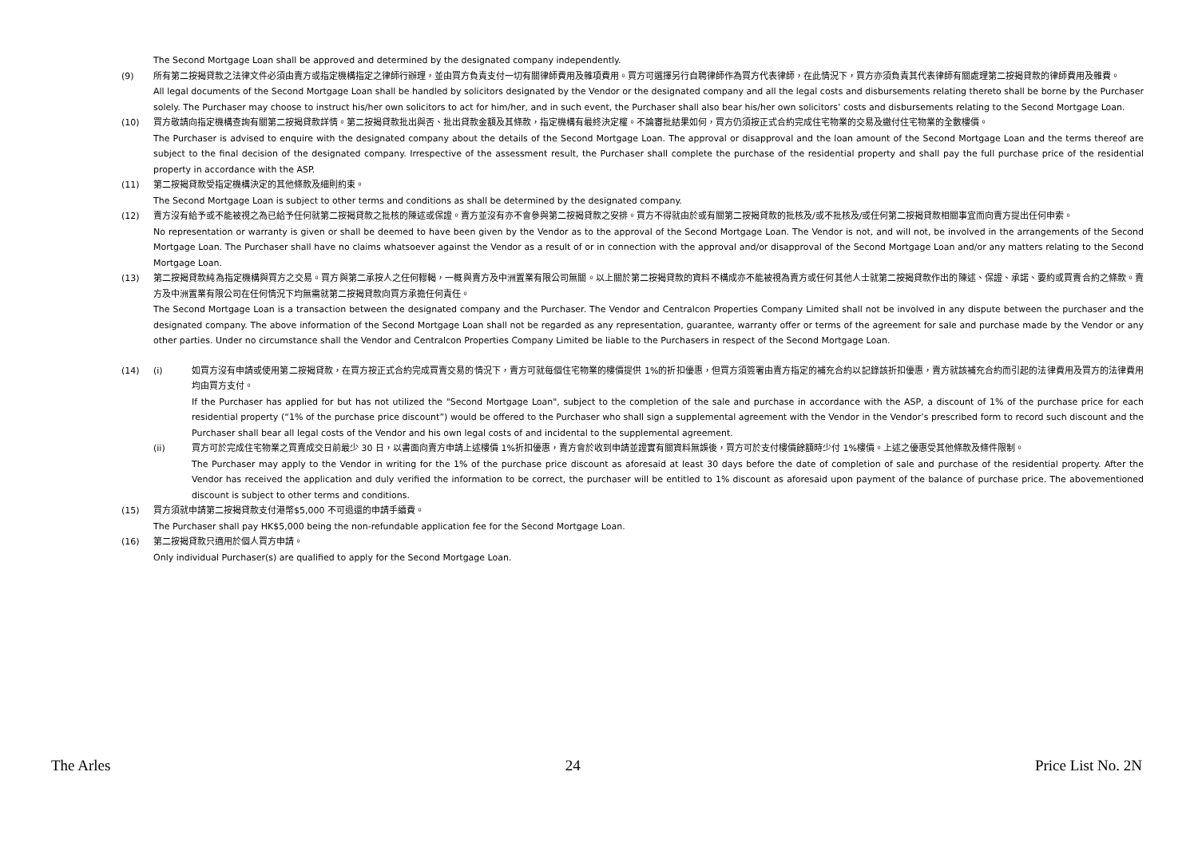The Second Mortgage Loan shall be approved and determined by the designated company independently.
(9) 所有第二按揭貸款之法律文件必須由賣方或指定機構指定之律師行辦理，並由買方負責支付一切有關律師費用及雜項費用。買方可選擇另行自聘律師作為買方代表律師，在此情況下，買方亦須負責其代表律師有關處理第二按揭貸款的律師費用及雜費。
All legal documents of the Second Mortgage Loan shall be handled by solicitors designated by the Vendor or the designated company and all the legal costs and disbursements relating thereto shall be borne by the Purchaser solely. The Purchaser may choose to instruct his/her own solicitors to act for him/her, and in such event, the Purchaser shall also bear his/her own solicitors’ costs and disbursements relating to the Second Mortgage Loan.
(10) 買方敬請向指定機構查詢有關第二按揭貸款詳情。第二按揭貸款批出與否、批出貸款金額及其條款，指定機構有最終決定權。不論審批結果如何，買方仍須按正式合約完成住宅物業的交易及繳付住宅物業的全數樓價。
The Purchaser is advised to enquire with the designated company about the details of the Second Mortgage Loan. The approval or disapproval and the loan amount of the Second Mortgage Loan and the terms thereof are subject to the final decision of the designated company. Irrespective of the assessment result, the Purchaser shall complete the purchase of the residential property and shall pay the full purchase price of the residential property in accordance with the ASP.
(11) 第二按揭貸款受指定機構決定的其他條款及細則約束。
The Second Mortgage Loan is subject to other terms and conditions as shall be determined by the designated company.
(12) 賣方沒有給予或不能被視之為已給予任何就第二按揭貸款之批核的陳述或保證。賣方並沒有亦不會參與第二按揭貸款之安排。買方不得就由於或有關第二按揭貸款的批核及/或不批核及/或任何第二按揭貸款相關事宜而向賣方提出任何申索。
No representation or warranty is given or shall be deemed to have been given by the Vendor as to the approval of the Second Mortgage Loan. The Vendor is not, and will not, be involved in the arrangements of the Second Mortgage Loan. The Purchaser shall have no claims whatsoever against the Vendor as a result of or in connection with the approval and/or disapproval of the Second Mortgage Loan and/or any matters relating to the Second Mortgage Loan.
(13) 第二按揭貸款純為指定機構與買方之交易。買方與第二承按人之任何轇輵，一概與賣方及中洲置業有限公司無關。以上關於第二按揭貸款的資料不構成亦不能被視為賣方或任何其他人士就第二按揭貸款作出的陳述、保證、承諾、要約或買賣合約之條款。賣方及中洲置業有限公司在任何情況下均無需就第二按揭貸款向買方承擔任何責任。
The Second Mortgage Loan is a transaction between the designated company and the Purchaser. The Vendor and Centralcon Properties Company Limited shall not be involved in any dispute between the purchaser and the designated company. The above information of the Second Mortgage Loan shall not be regarded as any representation, guarantee, warranty offer or terms of the agreement for sale and purchase made by the Vendor or any other parties. Under no circumstance shall the Vendor and Centralcon Properties Company Limited be liable to the Purchasers in respect of the Second Mortgage Loan.
(14) (i) 如買方沒有申請或使用第二按揭貸款，在買方按正式合約完成買賣交易的情況下，賣方可就每個住宅物業的樓價提供 1%的折扣優惠，但買方須簽署由賣方指定的補充合約以記錄該折扣優惠，賣方就該補充合約而引起的法律費用及買方的法律費用均由買方支付。
If the Purchaser has applied for but has not utilized the "Second Mortgage Loan", subject to the completion of the sale and purchase in accordance with the ASP, a discount of 1% of the purchase price for each residential property (“1% of the purchase price discount”) would be offered to the Purchaser who shall sign a supplemental agreement with the Vendor in the Vendor’s prescribed form to record such discount and the Purchaser shall bear all legal costs of the Vendor and his own legal costs of and incidental to the supplemental agreement.
(ii) 買方可於完成住宅物業之買賣成交日前最少 30 日，以書面向賣方申請上述樓價 1%折扣優惠，賣方會於收到申請並證實有關資料無誤後，買方可於支付樓價餘額時少付 1%樓價。上述之優惠受其他條款及條件限制。
The Purchaser may apply to the Vendor in writing for the 1% of the purchase price discount as aforesaid at least 30 days before the date of completion of sale and purchase of the residential property. After the Vendor has received the application and duly verified the information to be correct, the purchaser will be entitled to 1% discount as aforesaid upon payment of the balance of purchase price. The abovementioned discount is subject to other terms and conditions.
(15) 買方須就申請第二按揭貸款支付港幣$5,000 不可退還的申請手續費。
The Purchaser shall pay HK$5,000 being the non-refundable application fee for the Second Mortgage Loan.
(16) 第二按揭貸款只適用於個人買方申請。
Only individual Purchaser(s) are qualified to apply for the Second Mortgage Loan.
The Arles 24 Price List No. 2N